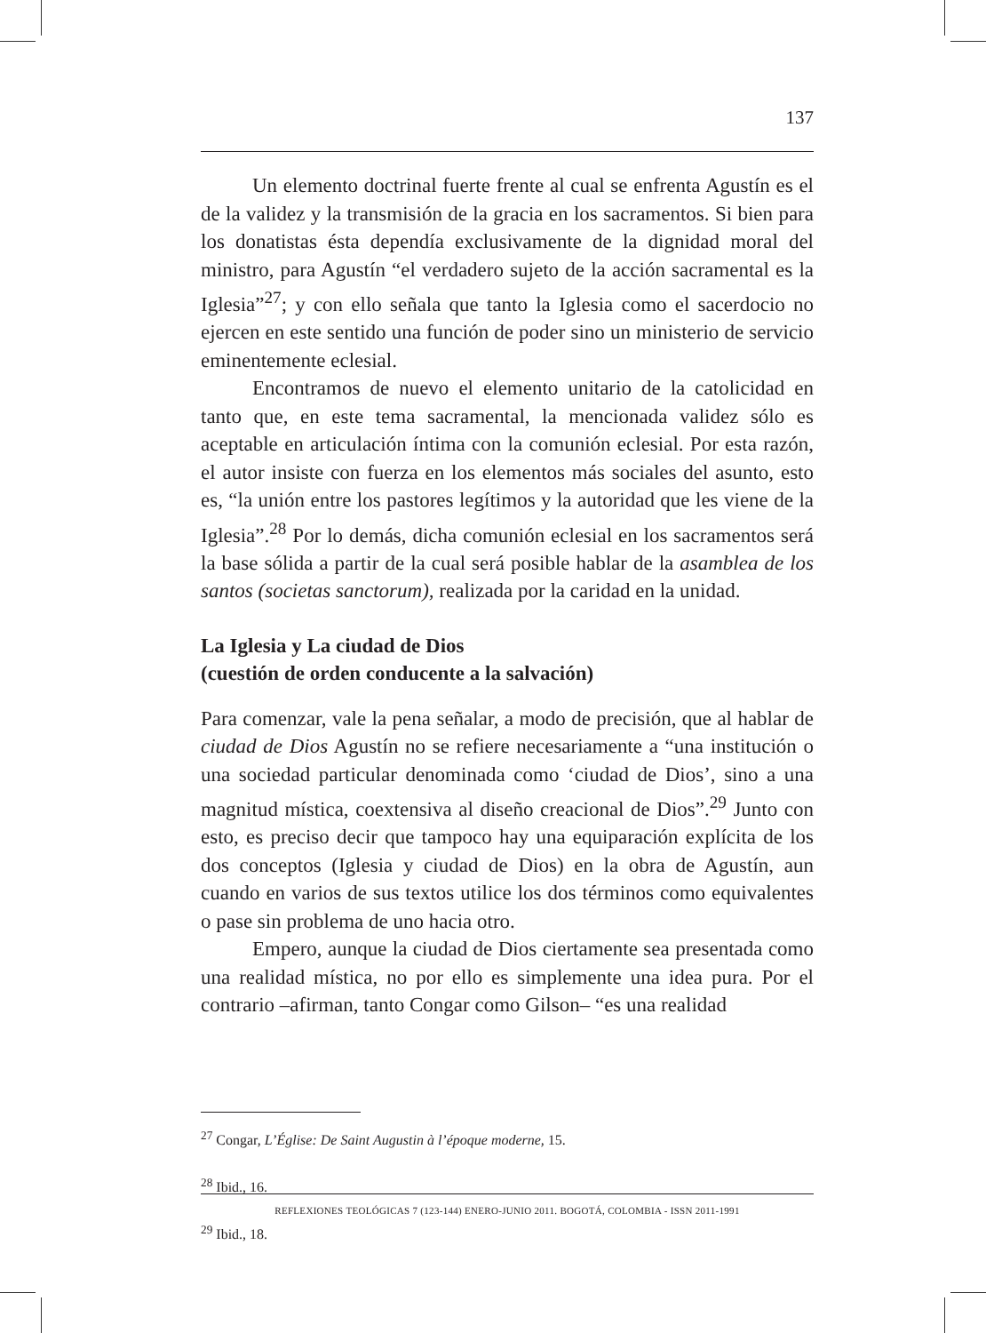137
Un elemento doctrinal fuerte frente al cual se enfrenta Agustín es el de la validez y la transmisión de la gracia en los sacramentos. Si bien para los donatistas ésta dependía exclusivamente de la dignidad moral del ministro, para Agustín “el verdadero sujeto de la acción sacramental es la Iglesia”<sup>27</sup>; y con ello señala que tanto la Iglesia como el sacerdocio no ejercen en este sentido una función de poder sino un ministerio de servicio eminentemente eclesial.
Encontramos de nuevo el elemento unitario de la catolicidad en tanto que, en este tema sacramental, la mencionada validez sólo es aceptable en articulación íntima con la comunión eclesial. Por esta razón, el autor insiste con fuerza en los elementos más sociales del asunto, esto es, “la unión entre los pastores legítimos y la autoridad que les viene de la Iglesia”.<sup>28</sup> Por lo demás, dicha comunión eclesial en los sacramentos será la base sólida a partir de la cual será posible hablar de la asamblea de los santos (societas sanctorum), realizada por la caridad en la unidad.
La Iglesia y La ciudad de Dios
(cuestión de orden conducente a la salvación)
Para comenzar, vale la pena señalar, a modo de precisión, que al hablar de ciudad de Dios Agustín no se refiere necesariamente a “una institución o una sociedad particular denominada como ‘ciudad de Dios’, sino a una magnitud mística, coextensiva al diseño creacional de Dios”.<sup>29</sup> Junto con esto, es preciso decir que tampoco hay una equiparación explícita de los dos conceptos (Iglesia y ciudad de Dios) en la obra de Agustín, aun cuando en varios de sus textos utilice los dos términos como equivalentes o pase sin problema de uno hacia otro.
Empero, aunque la ciudad de Dios ciertamente sea presentada como una realidad mística, no por ello es simplemente una idea pura. Por el contrario –afirman, tanto Congar como Gilson– “es una realidad
<sup>27</sup> Congar, L’Église: De Saint Augustin à l’époque moderne, 15.
<sup>28</sup> Ibid., 16.
<sup>29</sup> Ibid., 18.
REFLEXIONES TEOLÓGICAS 7 (123-144) ENERO-JUNIO 2011. BOGOTÁ, COLOMBIA - ISSN 2011-1991